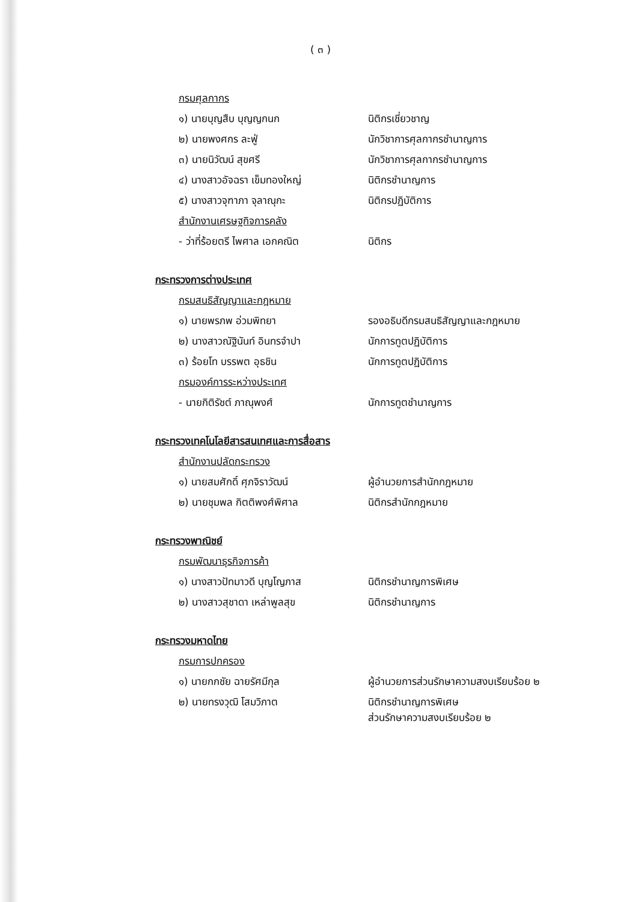( ๓ )
กรมศุลกากร
๑) นายบุญสืบ บุญญกนก นิติกรเชี่ยวชาญ
๒) นายพงศกร ละฟู่ นักวิชาการศุลกากรชำนาญการ
๓) นายนิวัฒน์ สุขศรี นักวิชาการศุลกากรชำนาญการ
๔) นางสาวอัจฉรา เข็มทองใหญ่ นิติกรชำนาญการ
๕) นางสาวจุฑาภา จุลาณุกะ นิติกรปฏิบัติการ
สำนักงานเศรษฐกิจการคลัง
- ว่าที่ร้อยตรี ไพศาล เอกคณิต นิติกร
กระทรวงการต่างประเทศ
กรมสนธิสัญญาและกฎหมาย
๑) นายพรภพ อ่วมพิทยา รองอธิบดีกรมสนธิสัญญาและกฎหมาย
๒) นางสาวณัฐินันท์ อินทรจำปา นักการทูตปฏิบัติการ
๓) ร้อยโท บรรพต อุธชิน นักการทูตปฏิบัติการ
กรมองค์การระหว่างประเทศ
- นายกิติรัชต์ ภาณุพงศ์ นักการทูตชำนาญการ
กระทรวงเทคโนโลยีสารสนเทศและการสื่อสาร
สำนักงานปลัดกระทรวง
๑) นายสมศักดิ์ ศุภจิราวัฒน์ ผู้อำนวยการสำนักกฎหมาย
๒) นายชุมพล กิตติพงศ์พิศาล นิติกรสำนักกฎหมาย
กระทรวงพาณิชย์
กรมพัฒนาธุรกิจการค้า
๑) นางสาวปัทมาวดี บุญโญภาส นิติกรชำนาญการพิเศษ
๒) นางสาวสุชาดา เหล่าพูลสุข นิติกรชำนาญการ
กระทรวงมหาดไทย
กรมการปกครอง
๑) นายกกชัย ฉายรัศมีกุล ผู้อำนวยการส่วนรักษาความสงบเรียบร้อย ๒
๒) นายทรงวุฒิ โสมวิภาต นิติกรชำนาญการพิเศษ
ส่วนรักษาความสงบเรียบร้อย ๒